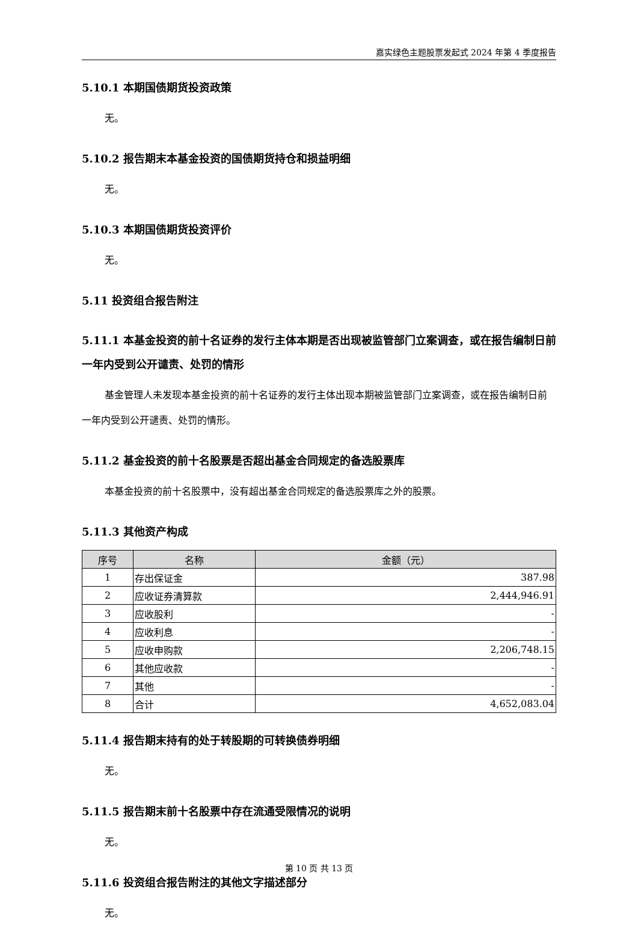嘉实绿色主题股票发起式 2024 年第 4 季度报告
5.10.1 本期国债期货投资政策
无。
5.10.2 报告期末本基金投资的国债期货持仓和损益明细
无。
5.10.3 本期国债期货投资评价
无。
5.11 投资组合报告附注
5.11.1 本基金投资的前十名证券的发行主体本期是否出现被监管部门立案调查，或在报告编制日前一年内受到公开谴责、处罚的情形
基金管理人未发现本基金投资的前十名证券的发行主体出现本期被监管部门立案调查，或在报告编制日前一年内受到公开谴责、处罚的情形。
5.11.2 基金投资的前十名股票是否超出基金合同规定的备选股票库
本基金投资的前十名股票中，没有超出基金合同规定的备选股票库之外的股票。
5.11.3 其他资产构成
| 序号 | 名称 | 金额（元） |
| --- | --- | --- |
| 1 | 存出保证金 | 387.98 |
| 2 | 应收证券清算款 | 2,444,946.91 |
| 3 | 应收股利 | - |
| 4 | 应收利息 | - |
| 5 | 应收申购款 | 2,206,748.15 |
| 6 | 其他应收款 | - |
| 7 | 其他 | - |
| 8 | 合计 | 4,652,083.04 |
5.11.4 报告期末持有的处于转股期的可转换债券明细
无。
5.11.5 报告期末前十名股票中存在流通受限情况的说明
无。
5.11.6 投资组合报告附注的其他文字描述部分
无。
第 10 页 共 13 页